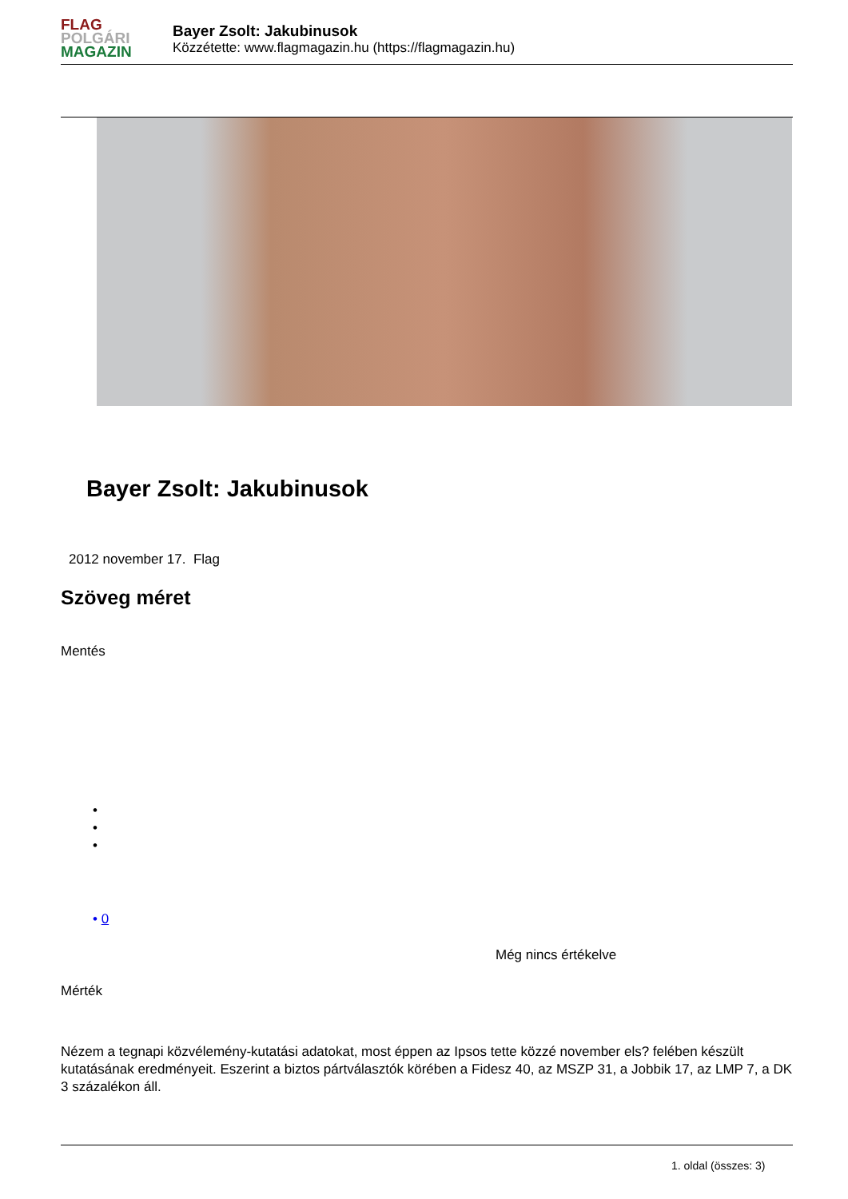FLAG
POLGÁRI
MAGAZIN
Bayer Zsolt: Jakubinusok
Közzétette: www.flagmagazin.hu (https://flagmagazin.hu)
Bayer Zsolt: Jakubinusok
2012 november 17. Flag
Szöveg méret
Mentés
•
•
•
• 0
Még nincs értékelve
Mérték
Nézem a tegnapi közvélemény-kutatási adatokat, most éppen az Ipsos tette közzé november els? felében készült kutatásának eredményeit. Eszerint a biztos pártválasztók körében a Fidesz 40, az MSZP 31, a Jobbik 17, az LMP 7, a DK 3 százalékon áll.
1. oldal (összes: 3)